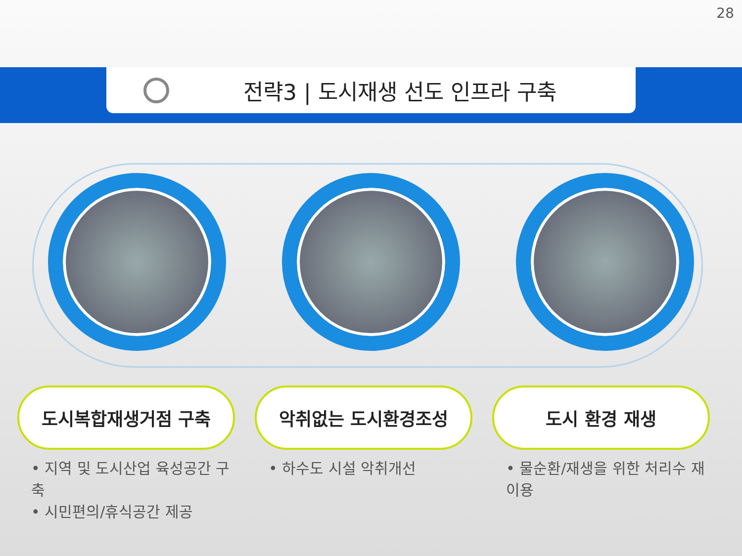28
전략3 | 도시재생 선도 인프라 구축
도시복합재생거점 구축
• 지역 및 도시산업 육성공간 구축
• 시민편의/휴식공간 제공
악취없는 도시환경조성
• 하수도 시설 악취개선
도시 환경 재생
• 물순환/재생을 위한 처리수 재이용